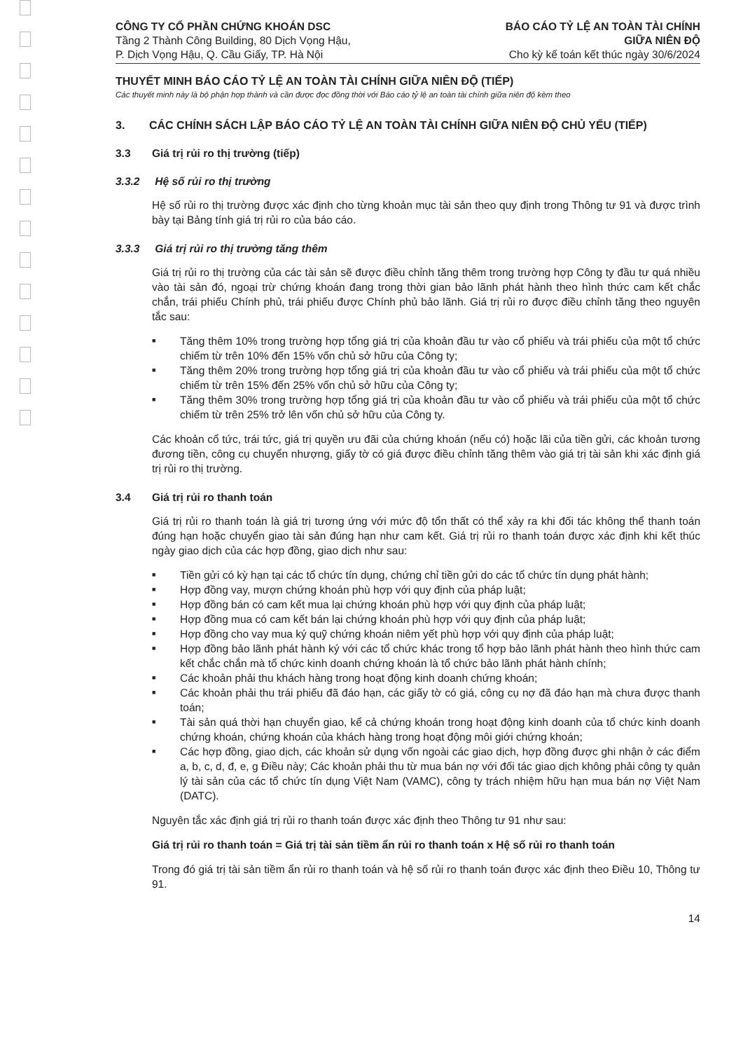CÔNG TY CỔ PHẦN CHỨNG KHOÁN DSC
Tầng 2 Thành Công Building, 80 Dịch Vọng Hậu,
P. Dịch Vọng Hậu, Q. Cầu Giấy, TP. Hà Nội
BÁO CÁO TỶ LỆ AN TOÀN TÀI CHÍNH
GIỮA NIÊN ĐỘ
Cho kỳ kế toán kết thúc ngày 30/6/2024
THUYẾT MINH BÁO CÁO TỶ LỆ AN TOÀN TÀI CHÍNH GIỮA NIÊN ĐỘ (TIẾP)
Các thuyết minh này là bộ phận hợp thành và cần được đọc đồng thời với Báo cáo tỷ lệ an toàn tài chính giữa niên độ kèm theo
3. CÁC CHÍNH SÁCH LẬP BÁO CÁO TỶ LỆ AN TOÀN TÀI CHÍNH GIỮA NIÊN ĐỘ CHỦ YẾU (TIẾP)
3.3 Giá trị rủi ro thị trường (tiếp)
3.3.2 Hệ số rủi ro thị trường
Hệ số rủi ro thị trường được xác định cho từng khoản mục tài sản theo quy định trong Thông tư 91 và được trình bày tại Bảng tính giá trị rủi ro của báo cáo.
3.3.3 Giá trị rủi ro thị trường tăng thêm
Giá trị rủi ro thị trường của các tài sản sẽ được điều chỉnh tăng thêm trong trường hợp Công ty đầu tư quá nhiều vào tài sản đó, ngoại trừ chứng khoán đang trong thời gian bảo lãnh phát hành theo hình thức cam kết chắc chắn, trái phiếu Chính phủ, trái phiếu được Chính phủ bảo lãnh. Giá trị rủi ro được điều chỉnh tăng theo nguyên tắc sau:
■ Tăng thêm 10% trong trường hợp tổng giá trị của khoản đầu tư vào cổ phiếu và trái phiếu của một tổ chức chiếm từ trên 10% đến 15% vốn chủ sở hữu của Công ty;
■ Tăng thêm 20% trong trường hợp tổng giá trị của khoản đầu tư vào cổ phiếu và trái phiếu của một tổ chức chiếm từ trên 15% đến 25% vốn chủ sở hữu của Công ty;
■ Tăng thêm 30% trong trường hợp tổng giá trị của khoản đầu tư vào cổ phiếu và trái phiếu của một tổ chức chiếm từ trên 25% trở lên vốn chủ sở hữu của Công ty.
Các khoản cổ tức, trái tức, giá trị quyền ưu đãi của chứng khoán (nếu có) hoặc lãi của tiền gửi, các khoản tương đương tiền, công cụ chuyển nhượng, giấy tờ có giá được điều chỉnh tăng thêm vào giá trị tài sản khi xác định giá trị rủi ro thị trường.
3.4 Giá trị rủi ro thanh toán
Giá trị rủi ro thanh toán là giá trị tương ứng với mức độ tổn thất có thể xảy ra khi đối tác không thể thanh toán đúng hạn hoặc chuyển giao tài sản đúng hạn như cam kết. Giá trị rủi ro thanh toán được xác định khi kết thúc ngày giao dịch của các hợp đồng, giao dịch như sau:
■ Tiền gửi có kỳ hạn tại các tổ chức tín dụng, chứng chỉ tiền gửi do các tổ chức tín dụng phát hành;
■ Hợp đồng vay, mượn chứng khoán phù hợp với quy định của pháp luật;
■ Hợp đồng bán có cam kết mua lại chứng khoán phù hợp với quy định của pháp luật;
■ Hợp đồng mua có cam kết bán lại chứng khoán phù hợp với quy định của pháp luật;
■ Hợp đồng cho vay mua ký quỹ chứng khoán niêm yết phù hợp với quy định của pháp luật;
■ Hợp đồng bảo lãnh phát hành ký với các tổ chức khác trong tổ hợp bảo lãnh phát hành theo hình thức cam kết chắc chắn mà tổ chức kinh doanh chứng khoán là tổ chức bảo lãnh phát hành chính;
■ Các khoản phải thu khách hàng trong hoạt động kinh doanh chứng khoán;
■ Các khoản phải thu trái phiếu đã đáo hạn, các giấy tờ có giá, công cụ nợ đã đáo hạn mà chưa được thanh toán;
■ Tài sản quá thời hạn chuyển giao, kể cả chứng khoán trong hoạt động kinh doanh của tổ chức kinh doanh chứng khoán, chứng khoán của khách hàng trong hoạt động môi giới chứng khoán;
■ Các hợp đồng, giao dịch, các khoản sử dụng vốn ngoài các giao dịch, hợp đồng được ghi nhận ở các điểm a, b, c, d, đ, e, g Điều này; Các khoản phải thu từ mua bán nợ với đối tác giao dịch không phải công ty quản lý tài sản của các tổ chức tín dụng Việt Nam (VAMC), công ty trách nhiệm hữu hạn mua bán nợ Việt Nam (DATC).
Nguyên tắc xác định giá trị rủi ro thanh toán được xác định theo Thông tư 91 như sau:
Giá trị rủi ro thanh toán = Giá trị tài sản tiềm ẩn rủi ro thanh toán x Hệ số rủi ro thanh toán
Trong đó giá trị tài sản tiềm ẩn rủi ro thanh toán và hệ số rủi ro thanh toán được xác định theo Điều 10, Thông tư 91.
14